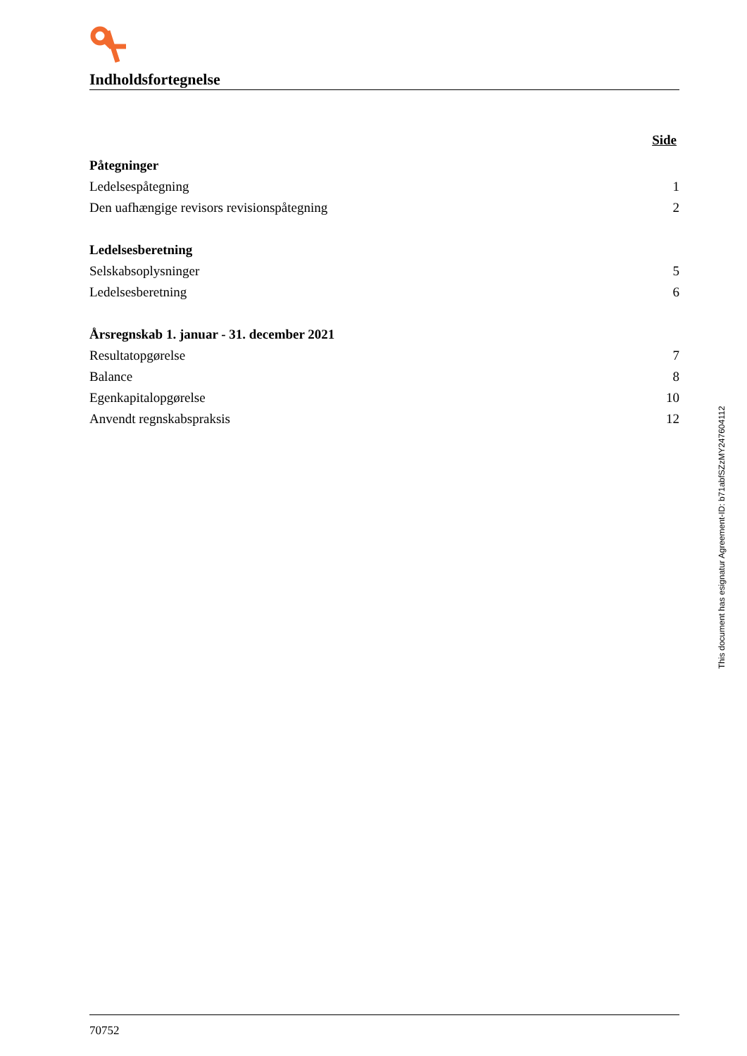Indholdsfortegnelse
| | Side |
| Påtegninger | |
| Ledelsespåtegning | 1 |
| Den uafhængige revisors revisionspåtegning | 2 |
| Ledelsesberetning | |
| Selskabsoplysninger | 5 |
| Ledelsesberetning | 6 |
| Årsregnskab 1. januar - 31. december 2021 | |
| Resultatopgørelse | 7 |
| Balance | 8 |
| Egenkapitalopgørelse | 10 |
| Anvendt regnskabspraksis | 12 |
This document has esignatur Agreement-ID: b71abfSZzMY247604112
70752